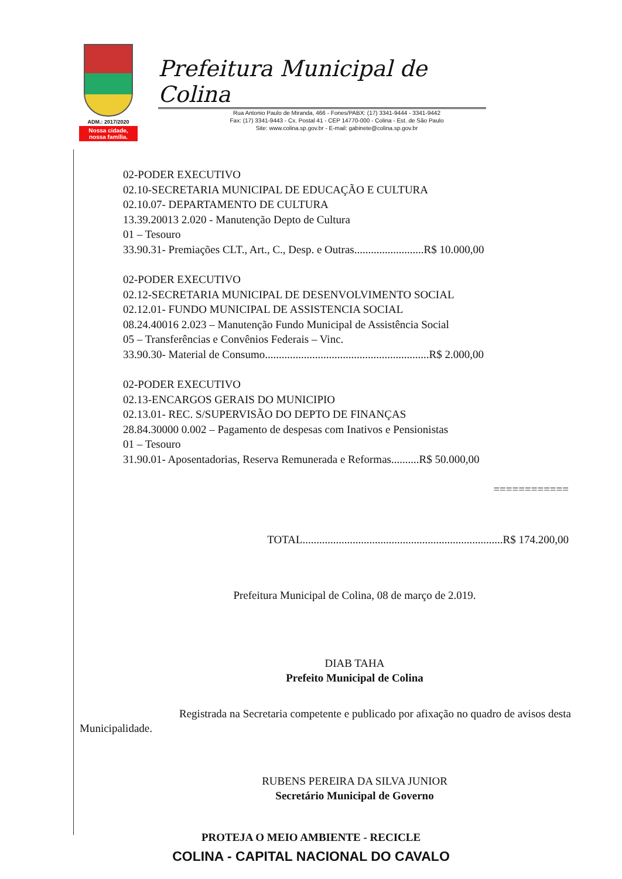ADM.: 2017/2020
Nossa cidade,
nossa família.
Prefeitura Municipal de Colina
Rua Antonio Paulo de Miranda, 466 - Fones/PABX: (17) 3341-9444 - 3341-9442
Fax: (17) 3341-9443 - Cx. Postal 41 - CEP 14770-000 - Colina - Est. de São Paulo
Site: www.colina.sp.gov.br - E-mail: gabinete@colina.sp.gov.br
02-PODER EXECUTIVO
02.10-SECRETARIA MUNICIPAL DE EDUCAÇÃO E CULTURA
02.10.07- DEPARTAMENTO DE CULTURA
13.39.20013 2.020 - Manutenção Depto de Cultura
01 – Tesouro
33.90.31- Premiações CLT., Art., C., Desp. e Outras.........................R$ 10.000,00
02-PODER EXECUTIVO
02.12-SECRETARIA MUNICIPAL DE DESENVOLVIMENTO SOCIAL
02.12.01- FUNDO MUNICIPAL DE ASSISTENCIA SOCIAL
08.24.40016 2.023 – Manutenção Fundo Municipal de Assistência Social
05 – Transferências e Convênios Federais – Vinc.
33.90.30- Material de Consumo...........................................................R$ 2.000,00
02-PODER EXECUTIVO
02.13-ENCARGOS GERAIS DO MUNICIPIO
02.13.01- REC. S/SUPERVISÃO DO DEPTO DE FINANÇAS
28.84.30000 0.002 – Pagamento de despesas com Inativos e Pensionistas
01 – Tesouro
31.90.01- Aposentadorias, Reserva Remunerada e Reformas..........R$ 50.000,00
============
TOTAL........................................................................R$ 174.200,00
Prefeitura Municipal de Colina, 08 de março de 2.019.
DIAB TAHA
Prefeito Municipal de Colina
Registrada na Secretaria competente e publicado por afixação no quadro de avisos desta Municipalidade.
RUBENS PEREIRA DA SILVA JUNIOR
Secretário Municipal de Governo
PROTEJA O MEIO AMBIENTE - RECICLE
COLINA - CAPITAL NACIONAL DO CAVALO